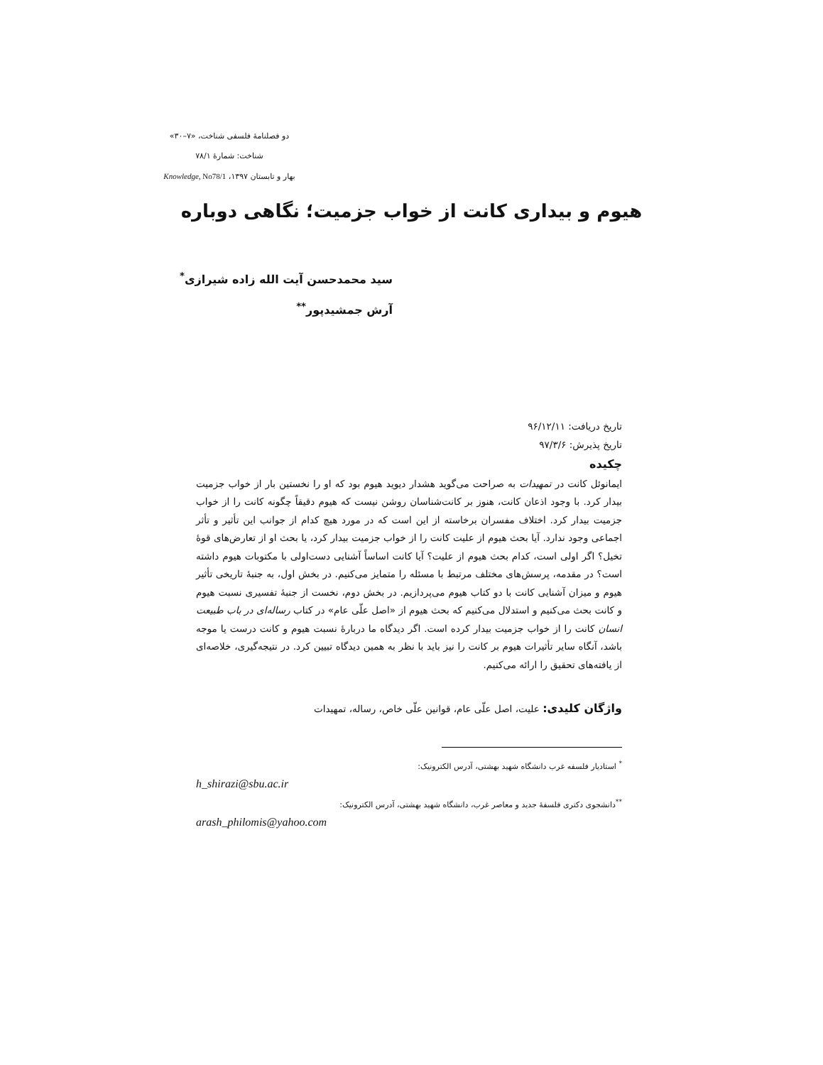دو فصلنامهٔ فلسفی شناخت، «۷–۳۰»
شناخت: شمارهٔ ۷۸/۱
بهار و تابستان ۱۳۹۷، Knowledge, No78/1
هیوم و بیداری کانت از خواب جزمیت؛ نگاهی دوباره
سید محمدحسن آیت الله زاده شیرازی<sup>*</sup>
آرش جمشیدپور<sup>**</sup>
تاریخ دریافت: ۹۶/۱۲/۱۱
تاریخ پذیرش: ۹۷/۳/۶
چکیده
ایمانوئل کانت در تمهیدات به صراحت می‌گوید هشدار دیوید هیوم بود که او را نخستین بار از خواب جزمیت بیدار کرد. با وجود اذعان کانت، هنوز بر کانت‌شناسان روشن نیست که هیوم دقیقاً چگونه کانت را از خواب جزمیت بیدار کرد. اختلاف مفسران برخاسته از این است که در مورد هیچ کدام از جوانب این تأثیر و تأثر اجماعی وجود ندارد. آیا بحث هیوم از علیت کانت را از خواب جزمیت بیدار کرد، یا بحث او از تعارض‌های قوهٔ تخیل؟ اگر اولی است، کدام بحث هیوم از علیت؟ آیا کانت اساساً آشنایی دست‌اولی با مکتوبات هیوم داشته است؟ در مقدمه، پرسش‌های مختلف مرتبط با مسئله را متمایز می‌کنیم. در بخش اول، به جنبهٔ تاریخی تأثیر هیوم و میزان آشنایی کانت با دو کتاب هیوم می‌پردازیم. در بخش دوم، نخست از جنبهٔ تفسیری نسبت هیوم و کانت بحث می‌کنیم و استدلال می‌کنیم که بحث هیوم از «اصل علّی عام» در کتاب رساله‌ای در باب طبیعت انسان کانت را از خواب جزمیت بیدار کرده است. اگر دیدگاه ما دربارهٔ نسبت هیوم و کانت درست یا موجه باشد، آنگاه سایر تأثیرات هیوم بر کانت را نیز باید با نظر به همین دیدگاه تبیین کرد. در نتیجه‌گیری، خلاصه‌ای از یافته‌های تحقیق را ارائه می‌کنیم.
واژگان کلیدی: علیت، اصل علّی عام، قوانین علّی خاص، رساله، تمهیدات
<sup>*</sup> استادیار فلسفه غرب دانشگاه شهید بهشتی، آدرس الکترونیک:
h_shirazi@sbu.ac.ir
<sup>**</sup> دانشجوی دکتری فلسفهٔ جدید و معاصر غرب، دانشگاه شهید بهشتی، آدرس الکترونیک:
arash_philomis@yahoo.com